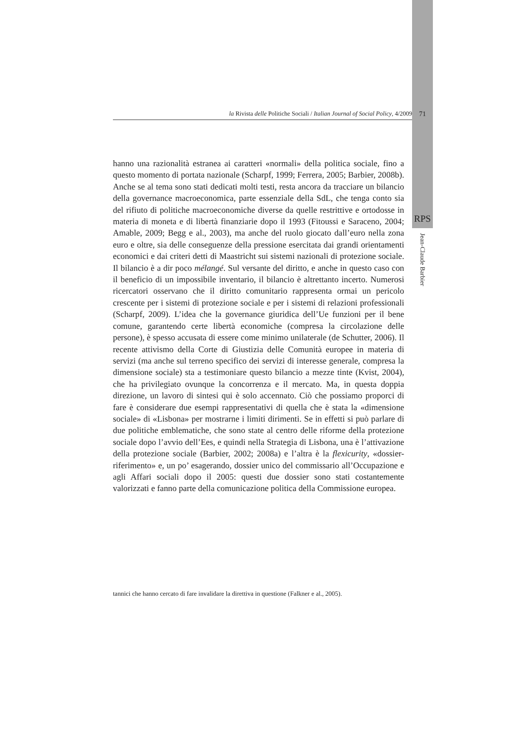la Rivista delle Politiche Sociali / Italian Journal of Social Policy, 4/2009 71
RPS
Jean-Claude Barbier
hanno una razionalità estranea ai caratteri «normali» della politica sociale, fino a questo momento di portata nazionale (Scharpf, 1999; Ferrera, 2005; Barbier, 2008b). Anche se al tema sono stati dedicati molti testi, resta ancora da tracciare un bilancio della governance macroeconomica, parte essenziale della SdL, che tenga conto sia del rifiuto di politiche macroeconomiche diverse da quelle restrittive e ortodosse in materia di moneta e di libertà finanziarie dopo il 1993 (Fitoussi e Saraceno, 2004; Amable, 2009; Begg e al., 2003), ma anche del ruolo giocato dall’euro nella zona euro e oltre, sia delle conseguenze della pressione esercitata dai grandi orientamenti economici e dai criteri detti di Maastricht sui sistemi nazionali di protezione sociale. Il bilancio è a dir poco mélangé. Sul versante del diritto, e anche in questo caso con il beneficio di un impossibile inventario, il bilancio è altrettanto incerto. Numerosi ricercatori osservano che il diritto comunitario rappresenta ormai un pericolo crescente per i sistemi di protezione sociale e per i sistemi di relazioni professionali (Scharpf, 2009). L’idea che la governance giuridica dell’Ue funzioni per il bene comune, garantendo certe libertà economiche (compresa la circolazione delle persone), è spesso accusata di essere come minimo unilaterale (de Schutter, 2006). Il recente attivismo della Corte di Giustizia delle Comunità europee in materia di servizi (ma anche sul terreno specifico dei servizi di interesse generale, compresa la dimensione sociale) sta a testimoniare questo bilancio a mezze tinte (Kvist, 2004), che ha privilegiato ovunque la concorrenza e il mercato. Ma, in questa doppia direzione, un lavoro di sintesi qui è solo accennato. Ciò che possiamo proporci di fare è considerare due esempi rappresentativi di quella che è stata la «dimensione sociale» di «Lisbona» per mostrarne i limiti dirimenti. Se in effetti si può parlare di due politiche emblematiche, che sono state al centro delle riforme della protezione sociale dopo l’avvio dell’Ees, e quindi nella Strategia di Lisbona, una è l’attivazione della protezione sociale (Barbier, 2002; 2008a) e l’altra è la flexicurity, «dossier-riferimento» e, un po’ esagerando, dossier unico del commissario all’Occupazione e agli Affari sociali dopo il 2005: questi due dossier sono stati costantemente valorizzati e fanno parte della comunicazione politica della Commissione europea.
tannici che hanno cercato di fare invalidare la direttiva in questione (Falkner e al., 2005).